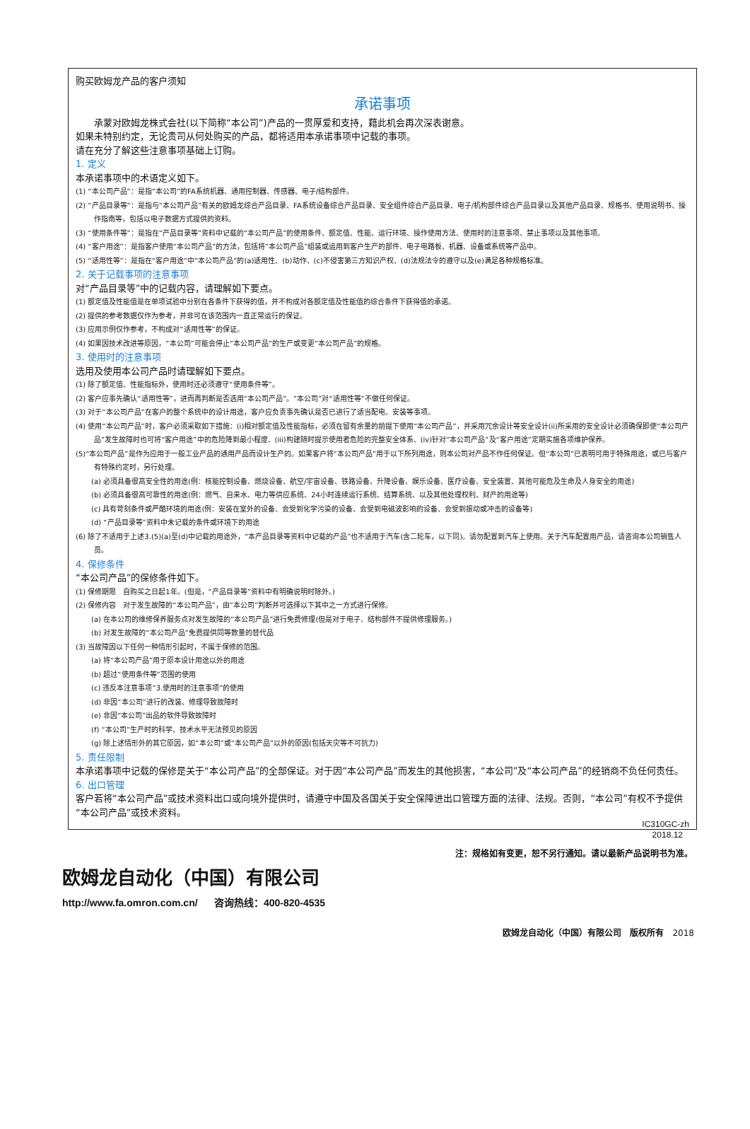购买欧姆龙产品的客户须知
承诺事项
承蒙对欧姆龙株式会社(以下简称“本公司”)产品的一贯厚爱和支持，藉此机会再次深表谢意。
如果未特别约定，无论贵司从何处购买的产品，都将适用本承诺事项中记载的事项。
请在充分了解这些注意事项基础上订购。
1. 定义
本承诺事项中的术语定义如下。
(1) “本公司产品”：是指“本公司”的FA系统机器、通用控制器、传感器、电子/结构部件。
(2) “产品目录等”：是指与“本公司产品”有关的欧姆龙综合产品目录、FA系统设备综合产品目录、安全组件综合产品目录、电子/机构部件综合产品目录以及其他产品目录、规格书、使用说明书、操作指南等，包括以电子数据方式提供的资料。
(3) “使用条件等”：是指在“产品目录等”资料中记载的“本公司产品”的使用条件、额定值、性能、运行环境、操作使用方法、使用时的注意事项、禁止事项以及其他事项。
(4) “客户用途”：是指客户使用“本公司产品”的方法，包括将“本公司产品”组装或运用到客户生产的部件、电子电路板、机器、设备或系统等产品中。
(5) “适用性等”：是指在“客户用途”中“本公司产品”的(a)适用性、(b)动作、(c)不侵害第三方知识产权、(d)法规法令的遵守以及(e)满足各种规格标准。
2. 关于记载事项的注意事项
对“产品目录等”中的记载内容，请理解如下要点。
(1) 额定值及性能值是在单项试验中分别在各条件下获得的值，并不构成对各额定值及性能值的综合条件下获得值的承诺。
(2) 提供的参考数据仅作为参考，并非可在该范围内一直正常运行的保证。
(3) 应用示例仅作参考，不构成对“适用性等”的保证。
(4) 如果因技术改进等原因，“本公司”可能会停止“本公司产品”的生产或变更“本公司产品”的规格。
3. 使用时的注意事项
选用及使用本公司产品时请理解如下要点。
(1) 除了额定值、性能指标外，使用时还必须遵守“使用条件等”。
(2) 客户应事先确认“适用性等”，进而再判断是否选用“本公司产品”。“本公司”对“适用性等”不做任何保证。
(3) 对于“本公司产品”在客户的整个系统中的设计用途，客户应负责事先确认是否已进行了适当配电、安装等事项。
(4) 使用“本公司产品”时，客户必须采取如下措施：(i)相对额定值及性能指标，必须在留有余量的前提下使用“本公司产品”，并采用冗余设计等安全设计(ii)所采用的安全设计必须确保即使“本公司产品”发生故障时也可将“客户用途”中的危险降到最小程度、(iii)构建随时提示使用者危险的完整安全体系、(iv)针对“本公司产品”及“客户用途”定期实施各项维护保养。
(5)“本公司产品”是作为应用于一般工业产品的通用产品而设计生产的。如果客户将“本公司产品”用于以下所列用途，则本公司对产品不作任何保证。但“本公司”已表明可用于特殊用途，或已与客户有特殊约定时，另行处理。
(a) 必须具备很高安全性的用途(例：核能控制设备、燃烧设备、航空/宇宙设备、铁路设备、升降设备、娱乐设备、医疗设备、安全装置、其他可能危及生命及人身安全的用途)
(b) 必须具备很高可靠性的用途(例：燃气、自来水、电力等供应系统、24小时连续运行系统、结算系统、以及其他处理权利、财产的用途等)
(c) 具有苛刻条件或严酷环境的用途(例：安装在室外的设备、会受到化学污染的设备、会受到电磁波影响的设备、会受到振动或冲击的设备等)
(d) “产品目录等”资料中未记载的条件或环境下的用途
(6) 除了不适用于上述3.(5)(a)至(d)中记载的用途外，“本产品目录等资料中记载的产品”也不适用于汽车(含二轮车，以下同)。请勿配置到汽车上使用。关于汽车配置用产品，请咨询本公司销售人员。
4. 保修条件
“本公司产品”的保修条件如下。
(1) 保修期限　自购买之日起1年。(但是，“产品目录等”资料中有明确说明时除外。)
(2) 保修内容　对于发生故障的“本公司产品”，由“本公司”判断并可选择以下其中之一方式进行保修。
(a) 在本公司的维修保养服务点对发生故障的“本公司产品”进行免费修理(但是对于电子、结构部件不提供修理服务。)
(b) 对发生故障的“本公司产品”免费提供同等数量的替代品
(3) 当故障因以下任何一种情形引起时，不属于保修的范围。
(a) 将“本公司产品”用于原本设计用途以外的用途
(b) 超过“使用条件等”范围的使用
(c) 违反本注意事项“3.使用时的注意事项”的使用
(d) 非因“本公司”进行的改装、修理导致故障时
(e) 非因“本公司”出品的软件导致故障时
(f) “本公司”生产时的科学、技术水平无法预见的原因
(g) 除上述情形外的其它原因，如“本公司”或“本公司产品”以外的原因(包括天灾等不可抗力)
5. 责任限制
本承诺事项中记载的保修是关于“本公司产品”的全部保证。对于因“本公司产品”而发生的其他损害，“本公司”及“本公司产品”的经销商不负任何责任。
6. 出口管理
客户若将“本公司产品”或技术资料出口或向境外提供时，请遵守中国及各国关于安全保障进出口管理方面的法律、法规。否则，“本公司”有权不予提供“本公司产品”或技术资料。
IC310GC-zh
2018.12
注：规格如有变更，恕不另行通知。请以最新产品说明书为准。
欧姆龙自动化（中国）有限公司
http://www.fa.omron.com.cn/ 咨询热线：400-820-4535
欧姆龙自动化（中国）有限公司　版权所有　2018